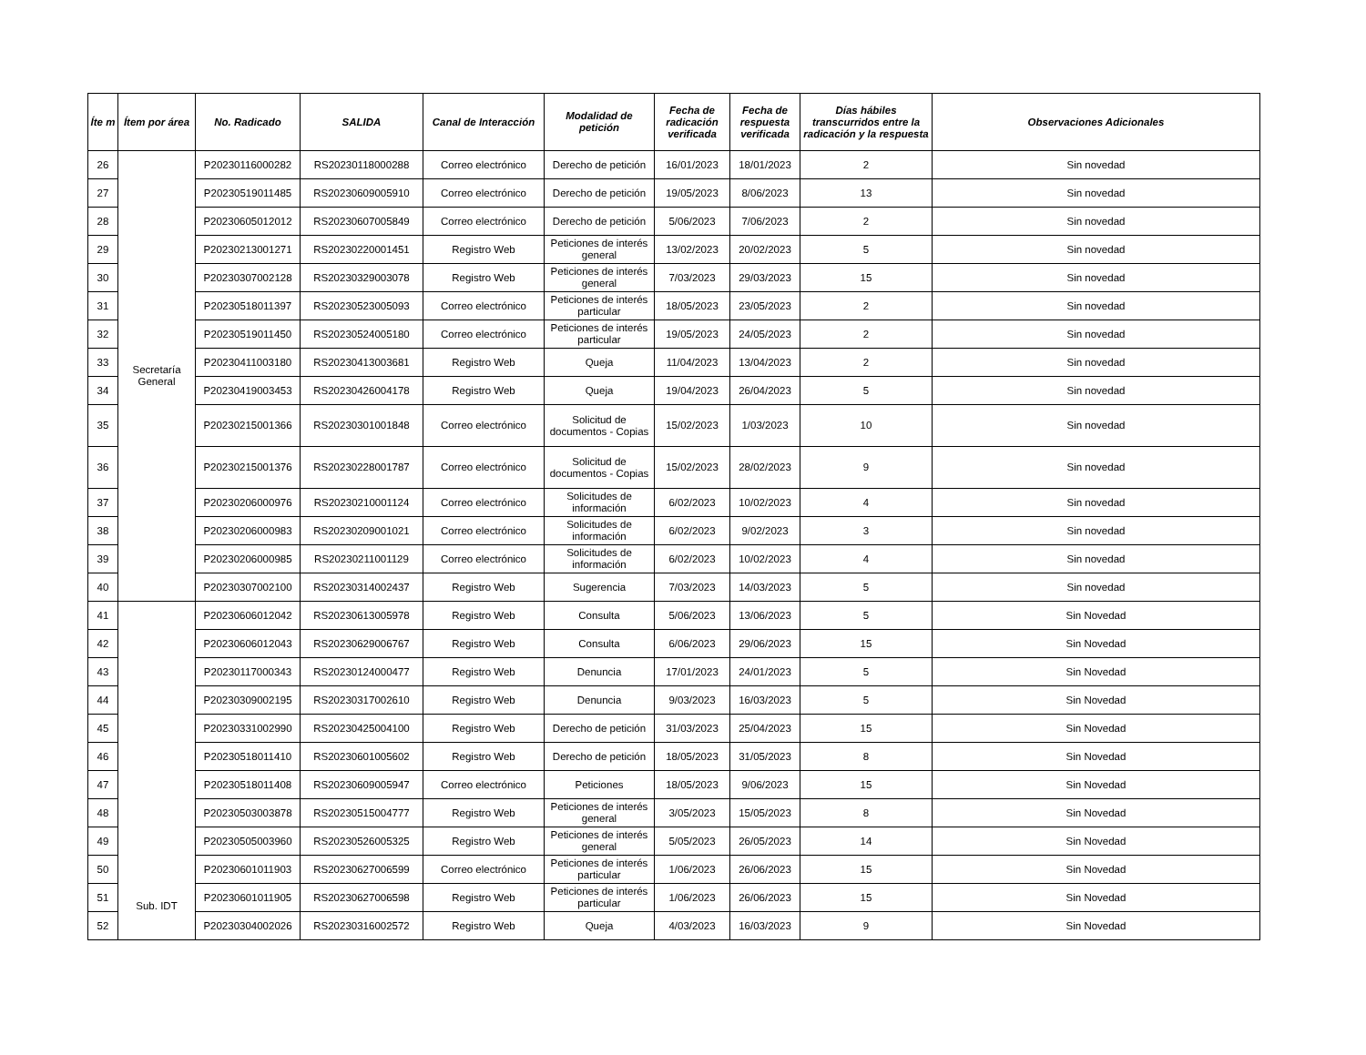| Íte m | Ítem por área | No. Radicado | SALIDA | Canal de Interacción | Modalidad de petición | Fecha de radicación verificada | Fecha de respuesta verificada | Días hábiles transcurridos entre la radicación y la respuesta | Observaciones Adicionales |
| --- | --- | --- | --- | --- | --- | --- | --- | --- | --- |
| 26 | Secretaría General | P20230116000282 | RS20230118000288 | Correo electrónico | Derecho de petición | 16/01/2023 | 18/01/2023 | 2 | Sin novedad |
| 27 | | P20230519011485 | RS20230609005910 | Correo electrónico | Derecho de petición | 19/05/2023 | 8/06/2023 | 13 | Sin novedad |
| 28 | | P20230605012012 | RS20230607005849 | Correo electrónico | Derecho de petición | 5/06/2023 | 7/06/2023 | 2 | Sin novedad |
| 29 | | P20230213001271 | RS20230220001451 | Registro Web | Peticiones de interés general | 13/02/2023 | 20/02/2023 | 5 | Sin novedad |
| 30 | | P20230307002128 | RS20230329003078 | Registro Web | Peticiones de interés general | 7/03/2023 | 29/03/2023 | 15 | Sin novedad |
| 31 | | P20230518011397 | RS20230523005093 | Correo electrónico | Peticiones de interés particular | 18/05/2023 | 23/05/2023 | 2 | Sin novedad |
| 32 | | P20230519011450 | RS20230524005180 | Correo electrónico | Peticiones de interés particular | 19/05/2023 | 24/05/2023 | 2 | Sin novedad |
| 33 | | P20230411003180 | RS20230413003681 | Registro Web | Queja | 11/04/2023 | 13/04/2023 | 2 | Sin novedad |
| 34 | | P20230419003453 | RS20230426004178 | Registro Web | Queja | 19/04/2023 | 26/04/2023 | 5 | Sin novedad |
| 35 | | P20230215001366 | RS20230301001848 | Correo electrónico | Solicitud de documentos - Copias | 15/02/2023 | 1/03/2023 | 10 | Sin novedad |
| 36 | | P20230215001376 | RS20230228001787 | Correo electrónico | Solicitud de documentos - Copias | 15/02/2023 | 28/02/2023 | 9 | Sin novedad |
| 37 | | P20230206000976 | RS20230210001124 | Correo electrónico | Solicitudes de información | 6/02/2023 | 10/02/2023 | 4 | Sin novedad |
| 38 | | P20230206000983 | RS20230209001021 | Correo electrónico | Solicitudes de información | 6/02/2023 | 9/02/2023 | 3 | Sin novedad |
| 39 | | P20230206000985 | RS20230211001129 | Correo electrónico | Solicitudes de información | 6/02/2023 | 10/02/2023 | 4 | Sin novedad |
| 40 | | P20230307002100 | RS20230314002437 | Registro Web | Sugerencia | 7/03/2023 | 14/03/2023 | 5 | Sin novedad |
| 41 | Sub. IDT | P20230606012042 | RS20230613005978 | Registro Web | Consulta | 5/06/2023 | 13/06/2023 | 5 | Sin Novedad |
| 42 | | P20230606012043 | RS20230629006767 | Registro Web | Consulta | 6/06/2023 | 29/06/2023 | 15 | Sin Novedad |
| 43 | | P20230117000343 | RS20230124000477 | Registro Web | Denuncia | 17/01/2023 | 24/01/2023 | 5 | Sin Novedad |
| 44 | | P20230309002195 | RS20230317002610 | Registro Web | Denuncia | 9/03/2023 | 16/03/2023 | 5 | Sin Novedad |
| 45 | | P20230331002990 | RS20230425004100 | Registro Web | Derecho de petición | 31/03/2023 | 25/04/2023 | 15 | Sin Novedad |
| 46 | | P20230518011410 | RS20230601005602 | Registro Web | Derecho de petición | 18/05/2023 | 31/05/2023 | 8 | Sin Novedad |
| 47 | | P20230518011408 | RS20230609005947 | Correo electrónico | Peticiones | 18/05/2023 | 9/06/2023 | 15 | Sin Novedad |
| 48 | | P20230503003878 | RS20230515004777 | Registro Web | Peticiones de interés general | 3/05/2023 | 15/05/2023 | 8 | Sin Novedad |
| 49 | | P20230505003960 | RS20230526005325 | Registro Web | Peticiones de interés general | 5/05/2023 | 26/05/2023 | 14 | Sin Novedad |
| 50 | | P20230601011903 | RS20230627006599 | Correo electrónico | Peticiones de interés particular | 1/06/2023 | 26/06/2023 | 15 | Sin Novedad |
| 51 | | P20230601011905 | RS20230627006598 | Registro Web | Peticiones de interés particular | 1/06/2023 | 26/06/2023 | 15 | Sin Novedad |
| 52 | | P20230304002026 | RS20230316002572 | Registro Web | Queja | 4/03/2023 | 16/03/2023 | 9 | Sin Novedad |